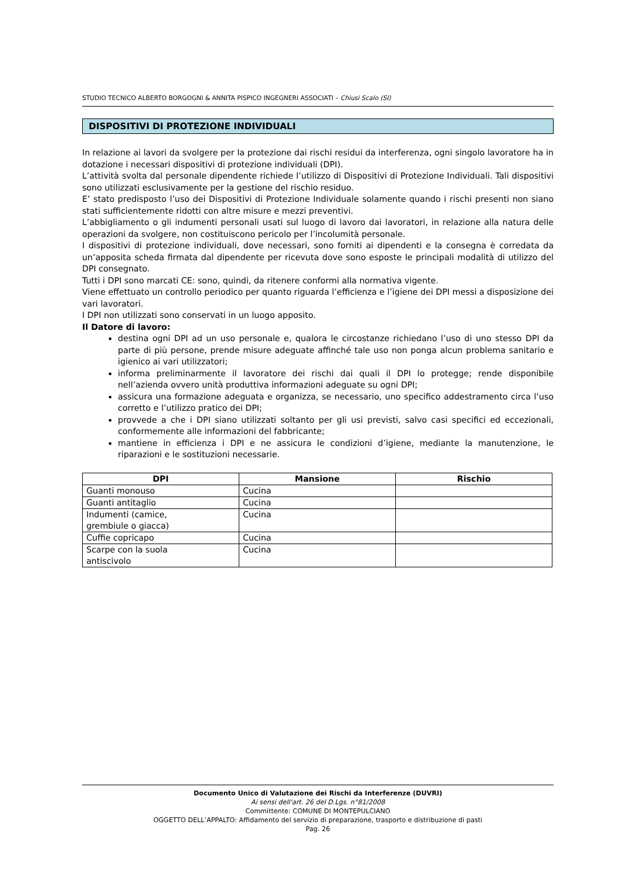STUDIO TECNICO ALBERTO BORGOGNI & ANNITA PISPICO INGEGNERI ASSOCIATI – Chiusi Scalo (SI)
DISPOSITIVI DI PROTEZIONE INDIVIDUALI
In relazione ai lavori da svolgere per la protezione dai rischi residui da interferenza, ogni singolo lavoratore ha in dotazione i necessari dispositivi di protezione individuali (DPI).
L’attività svolta dal personale dipendente richiede l’utilizzo di Dispositivi di Protezione Individuali. Tali dispositivi sono utilizzati esclusivamente per la gestione del rischio residuo.
E’ stato predisposto l’uso dei Dispositivi di Protezione Individuale solamente quando i rischi presenti non siano stati sufficientemente ridotti con altre misure e mezzi preventivi.
L’abbigliamento o gli indumenti personali usati sul luogo di lavoro dai lavoratori, in relazione alla natura delle operazioni da svolgere, non costituiscono pericolo per l’incolumità personale.
I dispositivi di protezione individuali, dove necessari, sono forniti ai dipendenti e la consegna è corredata da un’apposita scheda firmata dal dipendente per ricevuta dove sono esposte le principali modalità di utilizzo del DPI consegnato.
Tutti i DPI sono marcati CE: sono, quindi, da ritenere conformi alla normativa vigente.
Viene effettuato un controllo periodico per quanto riguarda l’efficienza e l’igiene dei DPI messi a disposizione dei vari lavoratori.
I DPI non utilizzati sono conservati in un luogo apposito.
Il Datore di lavoro:
destina ogni DPI ad un uso personale e, qualora le circostanze richiedano l’uso di uno stesso DPI da parte di più persone, prende misure adeguate affinché tale uso non ponga alcun problema sanitario e igienico ai vari utilizzatori;
informa preliminarmente il lavoratore dei rischi dai quali il DPI lo protegge; rende disponibile nell’azienda ovvero unità produttiva informazioni adeguate su ogni DPI;
assicura una formazione adeguata e organizza, se necessario, uno specifico addestramento circa l’uso corretto e l’utilizzo pratico dei DPI;
provvede a che i DPI siano utilizzati soltanto per gli usi previsti, salvo casi specifici ed eccezionali, conformemente alle informazioni del fabbricante;
mantiene in efficienza i DPI e ne assicura le condizioni d’igiene, mediante la manutenzione, le riparazioni e le sostituzioni necessarie.
| DPI | Mansione | Rischio |
| --- | --- | --- |
| Guanti monouso | Cucina | |
| Guanti antitaglio | Cucina | |
| Indumenti (camice, grembiule o giacca) | Cucina | |
| Cuffie copricapo | Cucina | |
| Scarpe con la suola antiscivolo | Cucina | |
Documento Unico di Valutazione dei Rischi da Interferenze (DUVRI)
Ai sensi dell'art. 26 del D.Lgs. n°81/2008
Committente: COMUNE DI MONTEPULCIANO
OGGETTO DELL’APPALTO: Affidamento del servizio di preparazione, trasporto e distribuzione di pasti
Pag. 26